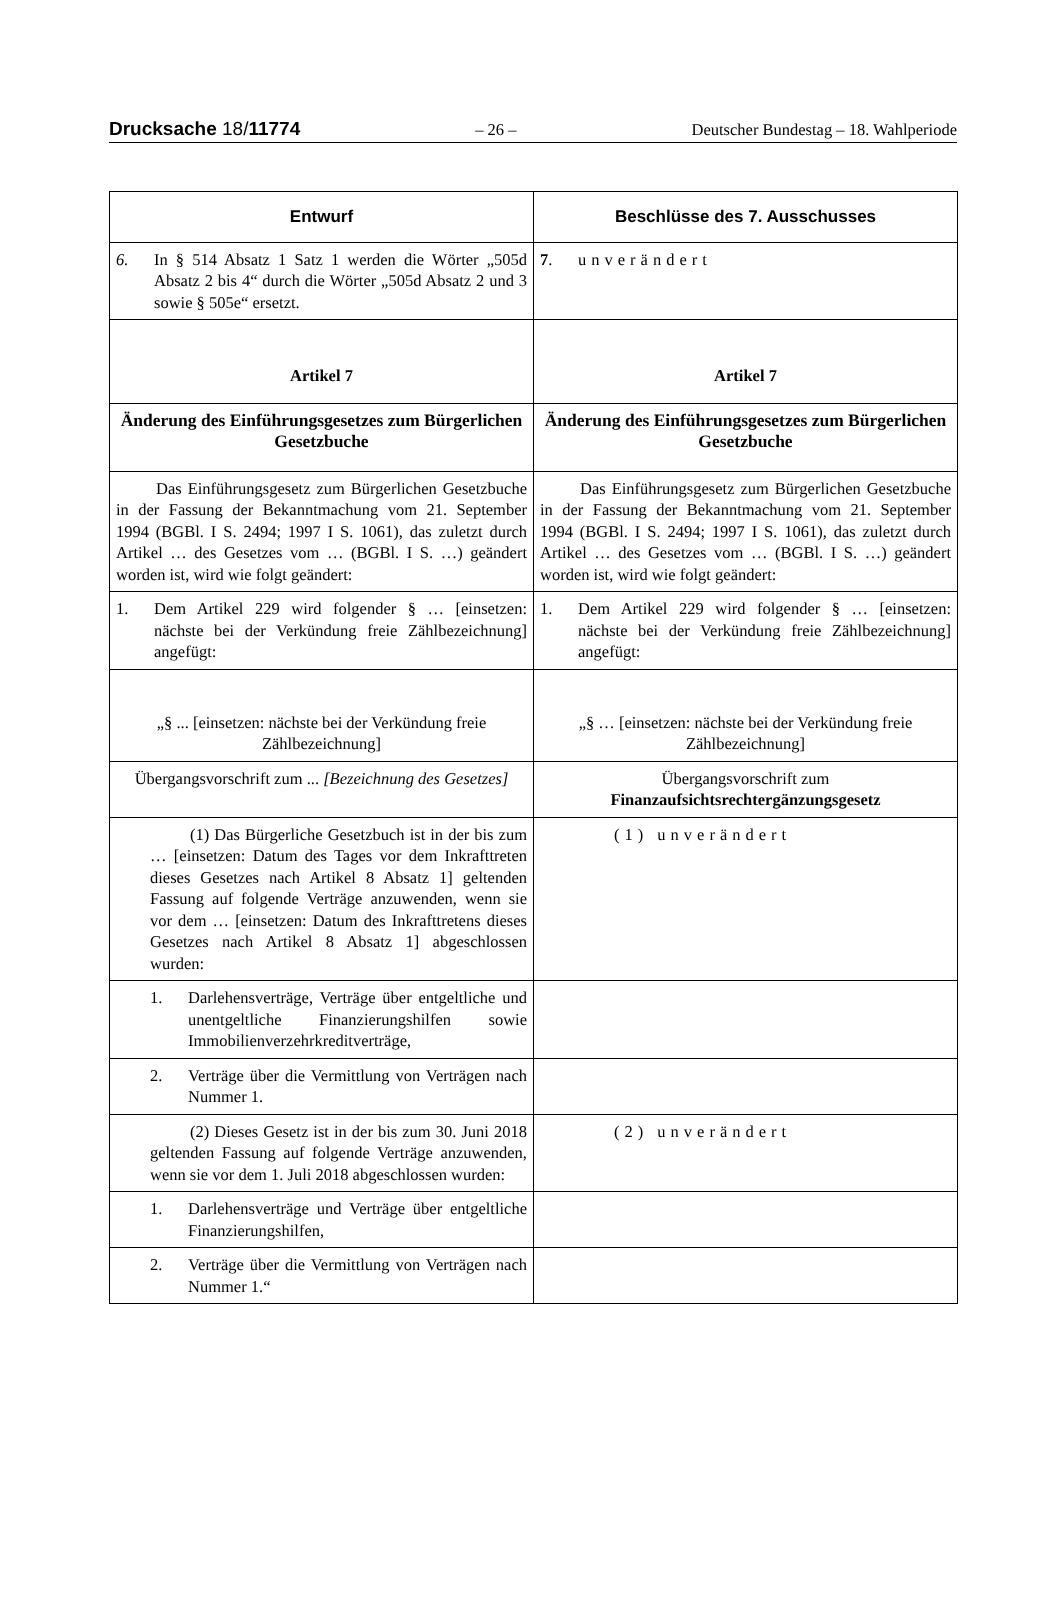Drucksache 18/11774 – 26 – Deutscher Bundestag – 18. Wahlperiode
| Entwurf | Beschlüsse des 7. Ausschusses |
| --- | --- |
| 6. In § 514 Absatz 1 Satz 1 werden die Wörter „505d Absatz 2 bis 4“ durch die Wörter „505d Absatz 2 und 3 sowie § 505e“ ersetzt. | 7 . unverändert |
| Artikel 7 | Artikel 7 |
| Änderung des Einführungsgesetzes zum Bürgerlichen Gesetzbuche | Änderung des Einführungsgesetzes zum Bürgerlichen Gesetzbuche |
| Das Einführungsgesetz zum Bürgerlichen Gesetzbuche in der Fassung der Bekanntmachung vom 21. September 1994 (BGBl. I S. 2494; 1997 I S. 1061), das zuletzt durch Artikel … des Gesetzes vom … (BGBl. I S. …) geändert worden ist, wird wie folgt geändert: | Das Einführungsgesetz zum Bürgerlichen Gesetzbuche in der Fassung der Bekanntmachung vom 21. September 1994 (BGBl. I S. 2494; 1997 I S. 1061), das zuletzt durch Artikel … des Gesetzes vom … (BGBl. I S. …) geändert worden ist, wird wie folgt geändert: |
| 1. Dem Artikel 229 wird folgender § … [einsetzen: nächste bei der Verkündung freie Zählbezeichnung] angefügt: | 1. Dem Artikel 229 wird folgender § … [einsetzen: nächste bei der Verkündung freie Zählbezeichnung] angefügt: |
| „§ ... [einsetzen: nächste bei der Verkündung freie Zählbezeichnung] | „§ … [einsetzen: nächste bei der Verkündung freie Zählbezeichnung] |
| Übergangsvorschrift zum ... [Bezeichnung des Gesetzes] | Übergangsvorschrift zum Finanzaufsichtsrechtergänzungsgesetz |
| (1) Das Bürgerliche Gesetzbuch ist in der bis zum … [einsetzen: Datum des Tages vor dem Inkrafttreten dieses Gesetzes nach Artikel 8 Absatz 1] geltenden Fassung auf folgende Verträge anzuwenden, wenn sie vor dem … [einsetzen: Datum des Inkrafttretens dieses Gesetzes nach Artikel 8 Absatz 1] abgeschlossen wurden: | (1) unverändert |
| 1. Darlehensverträge, Verträge über entgeltliche und unentgeltliche Finanzierungshilfen sowie Immobilienverzehrkreditverträge, | |
| 2. Verträge über die Vermittlung von Verträgen nach Nummer 1. | |
| (2) Dieses Gesetz ist in der bis zum 30. Juni 2018 geltenden Fassung auf folgende Verträge anzuwenden, wenn sie vor dem 1. Juli 2018 abgeschlossen wurden: | (2) unverändert |
| 1. Darlehensverträge und Verträge über entgeltliche Finanzierungshilfen, | |
| 2. Verträge über die Vermittlung von Verträgen nach Nummer 1.“ | |